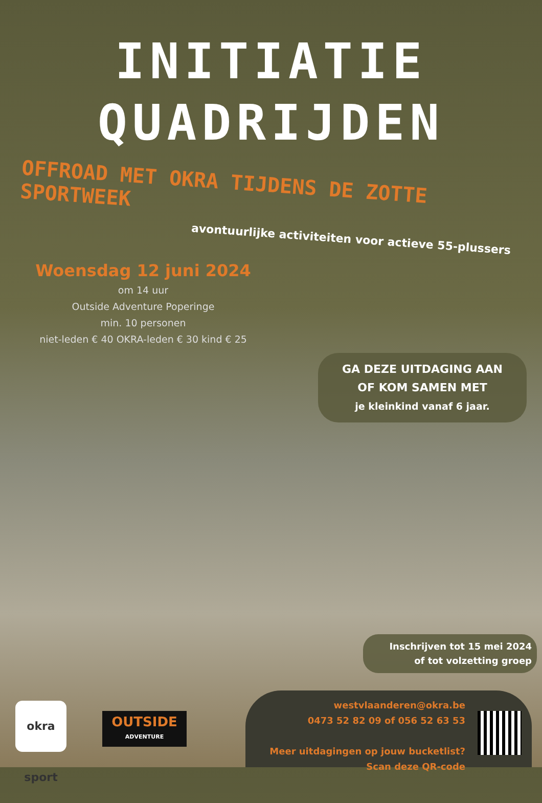INITIATIE
QUADRIJDEN
OFFROAD MET OKRA TIJDENS DE ZOTTE SPORTWEEK
avontuurlijke activiteiten voor actieve 55-plussers
Woensdag 12 juni 2024
om 14 uur
Outside Adventure Poperinge
min. 10 personen
niet-leden € 40 OKRA-leden € 30 kind € 25
GA DEZE UITDAGING AAN
OF KOM SAMEN MET
je kleinkind vanaf 6 jaar.
Inschrijven tot 15 mei 2024
of tot volzetting groep
okra sport
OUTSIDE
ADVENTURE
westvlaanderen@okra.be
0473 52 82 09 of 056 52 63 53
Meer uitdagingen op jouw bucketlist?
Scan deze QR-code